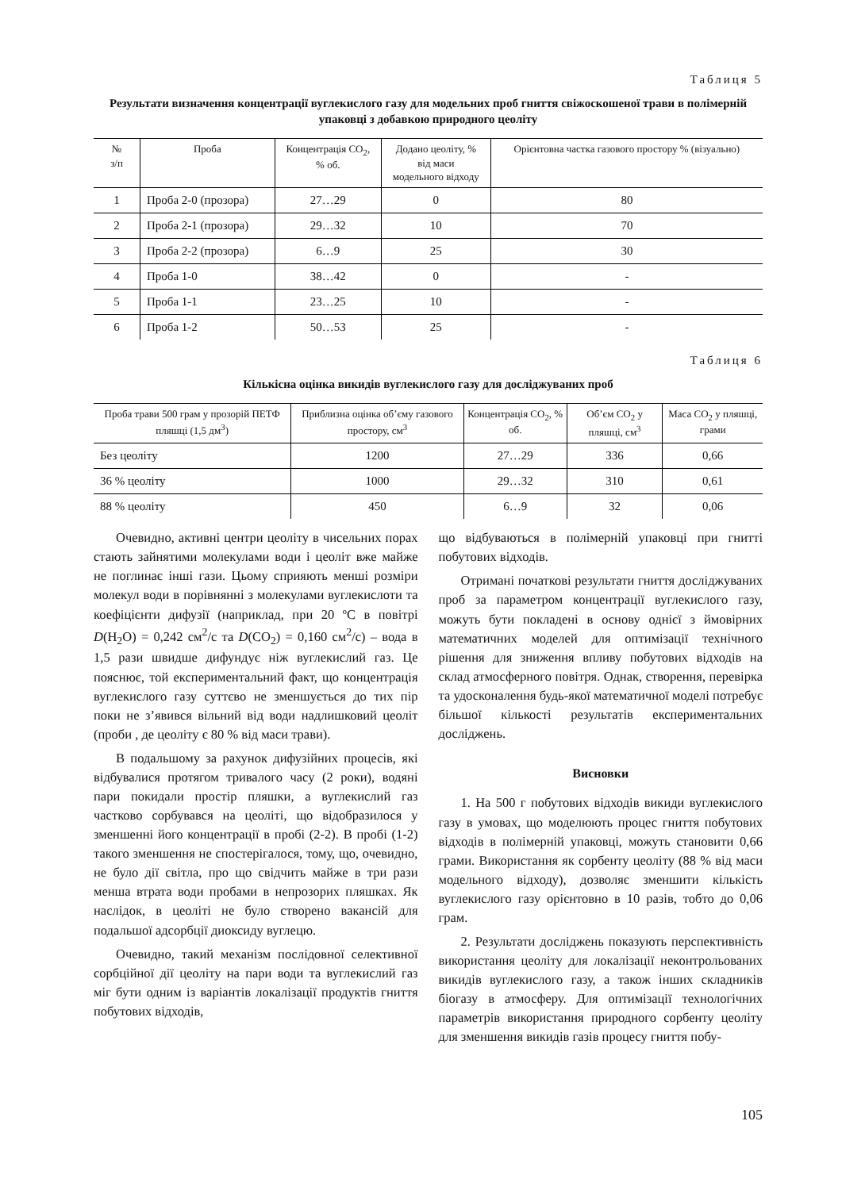Таблиця 5
Результати визначення концентрації вуглекислого газу для модельних проб гниття свіжоскошеної трави в полімерній упаковці з добавкою природного цеоліту
| № з/п | Проба | Концентрація CO<sub>2</sub>, % об. | Додано цеоліту, % від маси модельного відходу | Орієнтовна частка газового простору % (візуально) |
| --- | --- | --- | --- | --- |
| 1 | Проба 2-0 (прозора) | 27…29 | 0 | 80 |
| 2 | Проба 2-1 (прозора) | 29…32 | 10 | 70 |
| 3 | Проба 2-2 (прозора) | 6…9 | 25 | 30 |
| 4 | Проба 1-0 | 38…42 | 0 | - |
| 5 | Проба 1-1 | 23…25 | 10 | - |
| 6 | Проба 1-2 | 50…53 | 25 | - |
Таблиця 6
Кількісна оцінка викидів вуглекислого газу для досліджуваних проб
| Проба трави 500 грам у прозорій ПЕТФ пляшці (1,5 дм<sup>3</sup>) | Приблизна оцінка об’єму газового простору, см<sup>3</sup> | Концентрація CO<sub>2</sub>, % об. | Об’єм CO<sub>2</sub> у пляшці, см<sup>3</sup> | Маса CO<sub>2</sub> у пляшці, грами |
| --- | --- | --- | --- | --- |
| Без цеоліту | 1200 | 27…29 | 336 | 0,66 |
| 36 % цеоліту | 1000 | 29…32 | 310 | 0,61 |
| 88 % цеоліту | 450 | 6…9 | 32 | 0,06 |
Очевидно, активні центри цеоліту в чисельних порах стають зайнятими молекулами води і цеоліт вже майже не поглинає інші гази. Цьому сприяють менші розміри молекул води в порівнянні з молекулами вуглекислоти та коефіцієнти дифузії (наприклад, при 20 ºC в повітрі D(H<sub>2</sub>O) = 0,242 см<sup>2</sup>/с та D(CO<sub>2</sub>) = 0,160 см<sup>2</sup>/с) – вода в 1,5 рази швидше дифундує ніж вуглекислий газ. Це пояснює, той експериментальний факт, що концентрація вуглекислого газу суттєво не зменшується до тих пір поки не з’явився вільний від води надлишковий цеоліт (проби , де цеоліту є 80 % від маси трави).
В подальшому за рахунок дифузійних процесів, які відбувалися протягом тривалого часу (2 роки), водяні пари покидали простір пляшки, а вуглекислий газ частково сорбувався на цеоліті, що відобразилося у зменшенні його концентрації в пробі (2-2). В пробі (1-2) такого зменшення не спостерігалося, тому, що, очевидно, не було дії світла, про що свідчить майже в три рази менша втрата води пробами в непрозорих пляшках. Як наслідок, в цеоліті не було створено вакансій для подальшої адсорбції диоксиду вуглецю.
Очевидно, такий механізм послідовної селективної сорбційної дії цеоліту на пари води та вуглекислий газ міг бути одним із варіантів локалізації продуктів гниття побутових відходів,
що відбуваються в полімерній упаковці при гнитті побутових відходів.
Отримані початкові результати гниття досліджуваних проб за параметром концентрації вуглекислого газу, можуть бути покладені в основу однієї з ймовірних математичних моделей для оптимізації технічного рішення для зниження впливу побутових відходів на склад атмосферного повітря. Однак, створення, перевірка та удосконалення будь-якої математичної моделі потребує більшої кількості результатів експериментальних досліджень.
Висновки
1. На 500 г побутових відходів викиди вуглекислого газу в умовах, що моделюють процес гниття побутових відходів в полімерній упаковці, можуть становити 0,66 грами. Використання як сорбенту цеоліту (88 % від маси модельного відходу), дозволяє зменшити кількість вуглекислого газу орієнтовно в 10 разів, тобто до 0,06 грам.
2. Результати досліджень показують перспективність використання цеоліту для локалізації неконтрольованих викидів вуглекислого газу, а також інших складників біогазу в атмосферу. Для оптимізації технологічних параметрів використання природного сорбенту цеоліту для зменшення викидів газів процесу гниття побу-
105